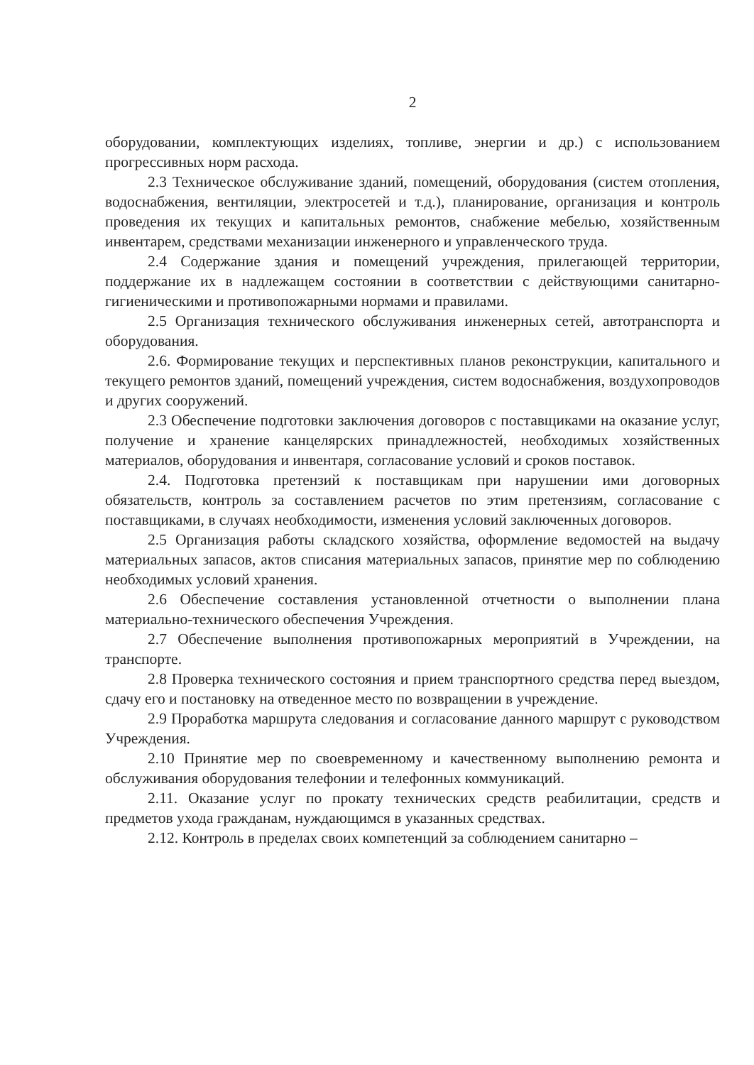2
оборудовании, комплектующих изделиях, топливе, энергии и др.) с использованием прогрессивных норм расхода.
2.3 Техническое обслуживание зданий, помещений, оборудования (систем отопления, водоснабжения, вентиляции, электросетей и т.д.), планирование, организация и контроль проведения их текущих и капитальных ремонтов, снабжение мебелью, хозяйственным инвентарем, средствами механизации инженерного и управленческого труда.
2.4 Содержание здания и помещений учреждения, прилегающей территории, поддержание их в надлежащем состоянии в соответствии с действующими санитарно-гигиеническими и противопожарными нормами и правилами.
2.5 Организация технического обслуживания инженерных сетей, автотранспорта и оборудования.
2.6. Формирование текущих и перспективных планов реконструкции, капитального и текущего ремонтов зданий, помещений учреждения, систем водоснабжения, воздухопроводов и других сооружений.
2.3 Обеспечение подготовки заключения договоров с поставщиками на оказание услуг, получение и хранение канцелярских принадлежностей, необходимых хозяйственных материалов, оборудования и инвентаря, согласование условий и сроков поставок.
2.4. Подготовка претензий к поставщикам при нарушении ими договорных обязательств, контроль за составлением расчетов по этим претензиям, согласование с поставщиками, в случаях необходимости, изменения условий заключенных договоров.
2.5 Организация работы складского хозяйства, оформление ведомостей на выдачу материальных запасов, актов списания материальных запасов, принятие мер по соблюдению необходимых условий хранения.
2.6 Обеспечение составления установленной отчетности о выполнении плана материально-технического обеспечения Учреждения.
2.7 Обеспечение выполнения противопожарных мероприятий в Учреждении, на транспорте.
2.8 Проверка технического состояния и прием транспортного средства перед выездом, сдачу его и постановку на отведенное место по возвращении в учреждение.
2.9 Проработка маршрута следования и согласование данного маршрут с руководством Учреждения.
2.10 Принятие мер по своевременному и качественному выполнению ремонта и обслуживания оборудования телефонии и телефонных коммуникаций.
2.11. Оказание услуг по прокату технических средств реабилитации, средств и предметов ухода гражданам, нуждающимся в указанных средствах.
2.12. Контроль в пределах своих компетенций за соблюдением санитарно –